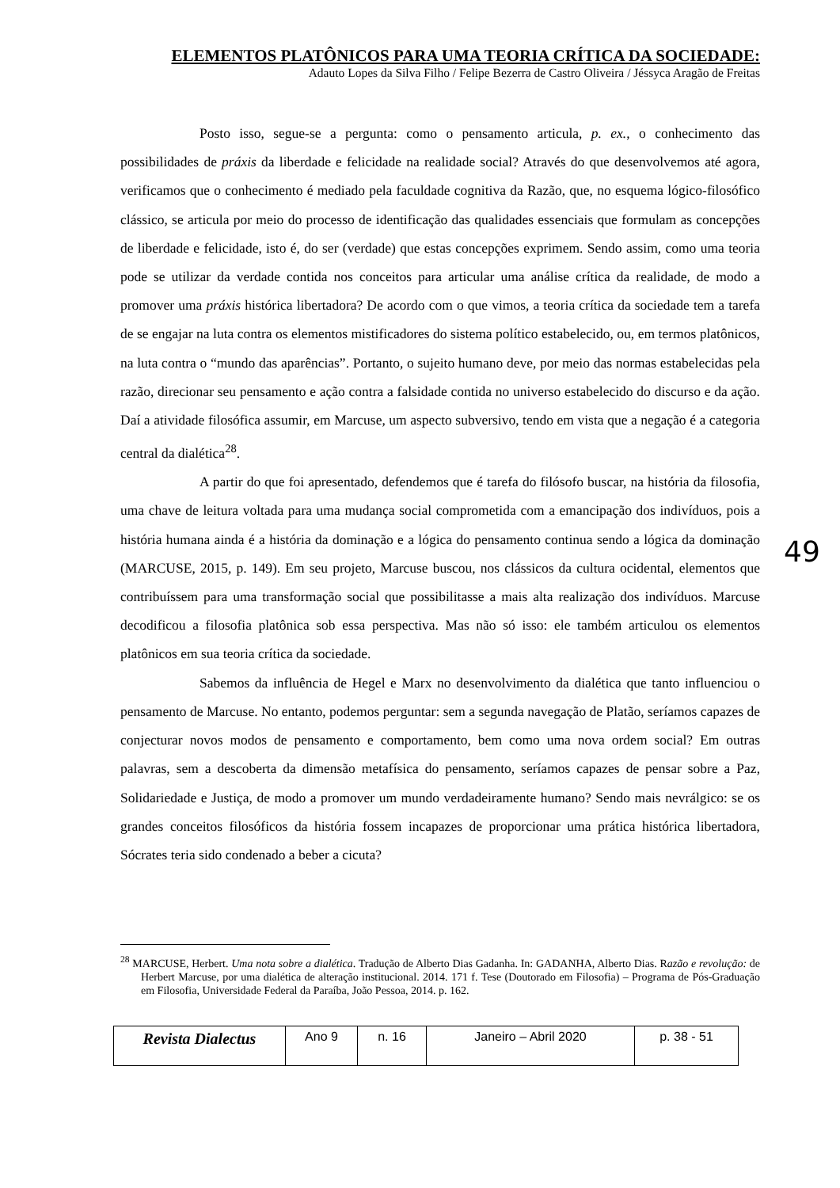ELEMENTOS PLATÔNICOS PARA UMA TEORIA CRÍTICA DA SOCIEDADE:
Adauto Lopes da Silva Filho / Felipe Bezerra de Castro Oliveira / Jéssyca Aragão de Freitas
Posto isso, segue-se a pergunta: como o pensamento articula, p. ex., o conhecimento das possibilidades de práxis da liberdade e felicidade na realidade social? Através do que desenvolvemos até agora, verificamos que o conhecimento é mediado pela faculdade cognitiva da Razão, que, no esquema lógico-filosófico clássico, se articula por meio do processo de identificação das qualidades essenciais que formulam as concepções de liberdade e felicidade, isto é, do ser (verdade) que estas concepções exprimem. Sendo assim, como uma teoria pode se utilizar da verdade contida nos conceitos para articular uma análise crítica da realidade, de modo a promover uma práxis histórica libertadora? De acordo com o que vimos, a teoria crítica da sociedade tem a tarefa de se engajar na luta contra os elementos mistificadores do sistema político estabelecido, ou, em termos platônicos, na luta contra o “mundo das aparências”. Portanto, o sujeito humano deve, por meio das normas estabelecidas pela razão, direcionar seu pensamento e ação contra a falsidade contida no universo estabelecido do discurso e da ação. Daí a atividade filosófica assumir, em Marcuse, um aspecto subversivo, tendo em vista que a negação é a categoria central da dialética<sup>28</sup>.
A partir do que foi apresentado, defendemos que é tarefa do filósofo buscar, na história da filosofia, uma chave de leitura voltada para uma mudança social comprometida com a emancipação dos indivíduos, pois a história humana ainda é a história da dominação e a lógica do pensamento continua sendo a lógica da dominação (MARCUSE, 2015, p. 149). Em seu projeto, Marcuse buscou, nos clássicos da cultura ocidental, elementos que contribuíssem para uma transformação social que possibilitasse a mais alta realização dos indivíduos. Marcuse decodificou a filosofia platônica sob essa perspectiva. Mas não só isso: ele também articulou os elementos platônicos em sua teoria crítica da sociedade.
Sabemos da influência de Hegel e Marx no desenvolvimento da dialética que tanto influenciou o pensamento de Marcuse. No entanto, podemos perguntar: sem a segunda navegação de Platão, seríamos capazes de conjecturar novos modos de pensamento e comportamento, bem como uma nova ordem social? Em outras palavras, sem a descoberta da dimensão metafísica do pensamento, seríamos capazes de pensar sobre a Paz, Solidariedade e Justiça, de modo a promover um mundo verdadeiramente humano? Sendo mais nevrálgico: se os grandes conceitos filosóficos da história fossem incapazes de proporcionar uma prática histórica libertadora, Sócrates teria sido condenado a beber a cicuta?
49
<sup>28</sup> MARCUSE, Herbert. Uma nota sobre a dialética. Tradução de Alberto Dias Gadanha. In: GADANHA, Alberto Dias. Razão e revolução: de Herbert Marcuse, por uma dialética de alteração institucional. 2014. 171 f. Tese (Doutorado em Filosofia) – Programa de Pós-Graduação em Filosofia, Universidade Federal da Paraíba, João Pessoa, 2014. p. 162.
| Revista Dialectus | Ano 9 | n. 16 | Janeiro – Abril 2020 | p. 38 - 51 |